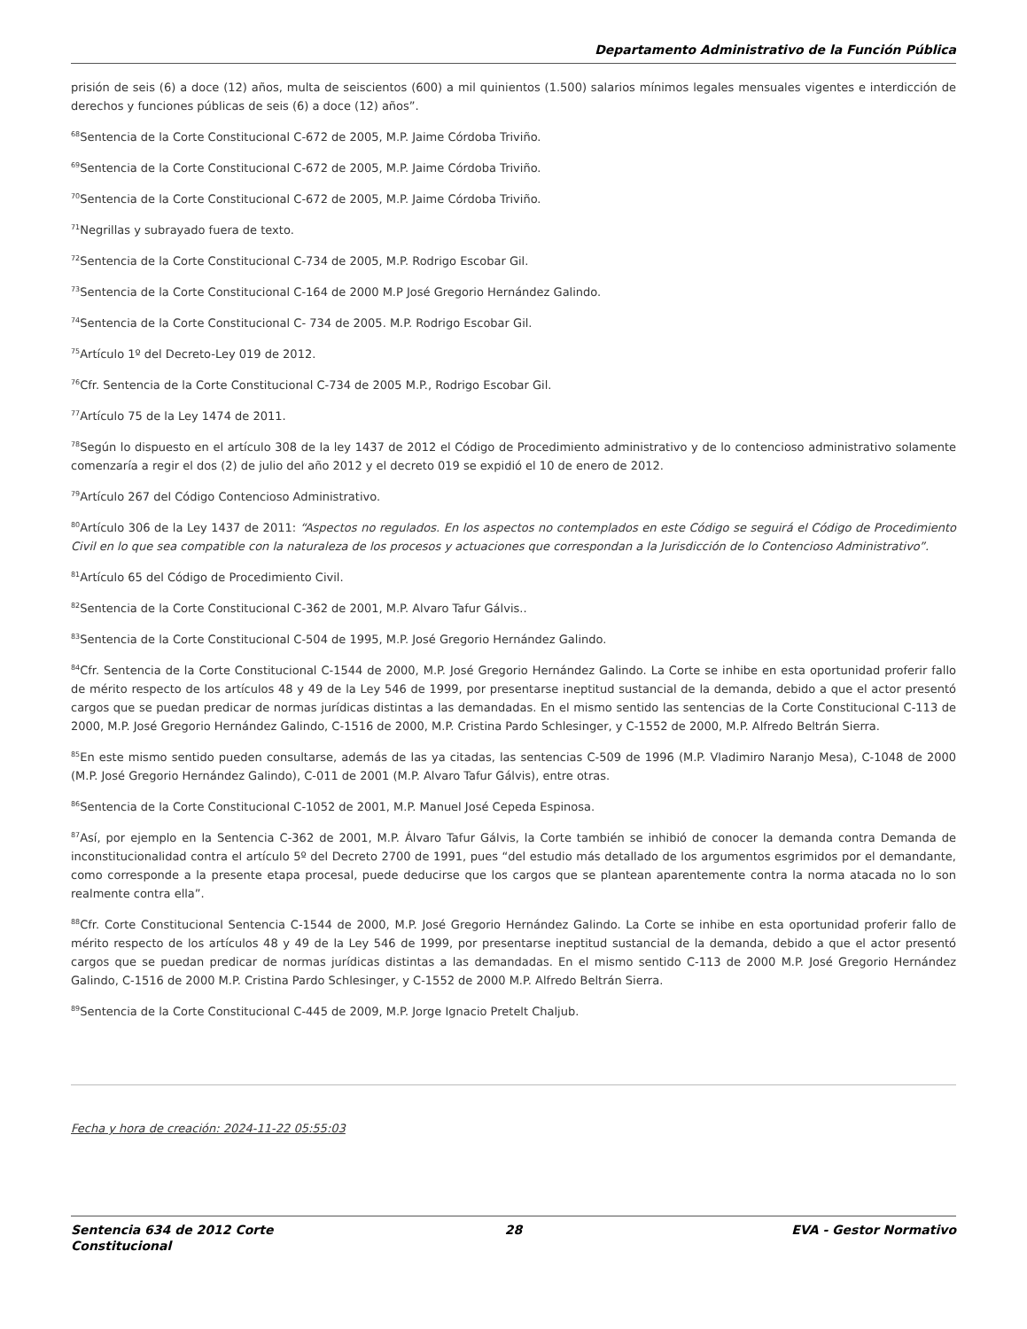Departamento Administrativo de la Función Pública
prisión de seis (6) a doce (12) años, multa de seiscientos (600) a mil quinientos (1.500) salarios mínimos legales mensuales vigentes e interdicción de derechos y funciones públicas de seis (6) a doce (12) años”.
<sup>68</sup> Sentencia de la Corte Constitucional C-672 de 2005, M.P. Jaime Córdoba Triviño.
<sup>69</sup> Sentencia de la Corte Constitucional C-672 de 2005, M.P. Jaime Córdoba Triviño.
<sup>70</sup> Sentencia de la Corte Constitucional C-672 de 2005, M.P. Jaime Córdoba Triviño.
<sup>71</sup> Negrillas y subrayado fuera de texto.
<sup>72</sup> Sentencia de la Corte Constitucional C-734 de 2005, M.P. Rodrigo Escobar Gil.
<sup>73</sup> Sentencia de la Corte Constitucional C-164 de 2000 M.P José Gregorio Hernández Galindo.
<sup>74</sup> Sentencia de la Corte Constitucional C- 734 de 2005. M.P. Rodrigo Escobar Gil.
<sup>75</sup> Artículo 1º del Decreto-Ley 019 de 2012.
<sup>76</sup> Cfr. Sentencia de la Corte Constitucional C-734 de 2005 M.P., Rodrigo Escobar Gil.
<sup>77</sup> Artículo 75 de la Ley 1474 de 2011.
<sup>78</sup> Según lo dispuesto en el artículo 308 de la ley 1437 de 2012 el Código de Procedimiento administrativo y de lo contencioso administrativo solamente comenzaría a regir el dos (2) de julio del año 2012 y el decreto 019 se expidió el 10 de enero de 2012.
<sup>79</sup> Artículo 267 del Código Contencioso Administrativo.
<sup>80</sup> Artículo 306 de la Ley 1437 de 2011: “Aspectos no regulados. En los aspectos no contemplados en este Código se seguirá el Código de Procedimiento Civil en lo que sea compatible con la naturaleza de los procesos y actuaciones que correspondan a la Jurisdicción de lo Contencioso Administrativo”.
<sup>81</sup> Artículo 65 del Código de Procedimiento Civil.
<sup>82</sup> Sentencia de la Corte Constitucional C-362 de 2001, M.P. Alvaro Tafur Gálvis..
<sup>83</sup> Sentencia de la Corte Constitucional C-504 de 1995, M.P. José Gregorio Hernández Galindo.
<sup>84</sup> Cfr. Sentencia de la Corte Constitucional C-1544 de 2000, M.P. José Gregorio Hernández Galindo. La Corte se inhibe en esta oportunidad proferir fallo de mérito respecto de los artículos 48 y 49 de la Ley 546 de 1999, por presentarse ineptitud sustancial de la demanda, debido a que el actor presentó cargos que se puedan predicar de normas jurídicas distintas a las demandadas. En el mismo sentido las sentencias de la Corte Constitucional C-113 de 2000, M.P. José Gregorio Hernández Galindo, C-1516 de 2000, M.P. Cristina Pardo Schlesinger, y C-1552 de 2000, M.P. Alfredo Beltrán Sierra.
<sup>85</sup> En este mismo sentido pueden consultarse, además de las ya citadas, las sentencias C-509 de 1996 (M.P. Vladimiro Naranjo Mesa), C-1048 de 2000 (M.P. José Gregorio Hernández Galindo), C-011 de 2001 (M.P. Alvaro Tafur Gálvis), entre otras.
<sup>86</sup> Sentencia de la Corte Constitucional C-1052 de 2001, M.P. Manuel José Cepeda Espinosa.
<sup>87</sup>Así, por ejemplo en la Sentencia C-362 de 2001, M.P. Álvaro Tafur Gálvis, la Corte también se inhibió de conocer la demanda contra Demanda de inconstitucionalidad contra el artículo 5º del Decreto 2700 de 1991, pues “del estudio más detallado de los argumentos esgrimidos por el demandante, como corresponde a la presente etapa procesal, puede deducirse que los cargos que se plantean aparentemente contra la norma atacada no lo son realmente contra ella”.
<sup>88</sup> Cfr. Corte Constitucional Sentencia C-1544 de 2000, M.P. José Gregorio Hernández Galindo. La Corte se inhibe en esta oportunidad proferir fallo de mérito respecto de los artículos 48 y 49 de la Ley 546 de 1999, por presentarse ineptitud sustancial de la demanda, debido a que el actor presentó cargos que se puedan predicar de normas jurídicas distintas a las demandadas. En el mismo sentido C-113 de 2000 M.P. José Gregorio Hernández Galindo, C-1516 de 2000 M.P. Cristina Pardo Schlesinger, y C-1552 de 2000 M.P. Alfredo Beltrán Sierra.
<sup>89</sup> Sentencia de la Corte Constitucional C-445 de 2009, M.P. Jorge Ignacio Pretelt Chaljub.
Fecha y hora de creación: 2024-11-22 05:55:03
Sentencia 634 de 2012 Corte Constitucional
28 EVA - Gestor Normativo